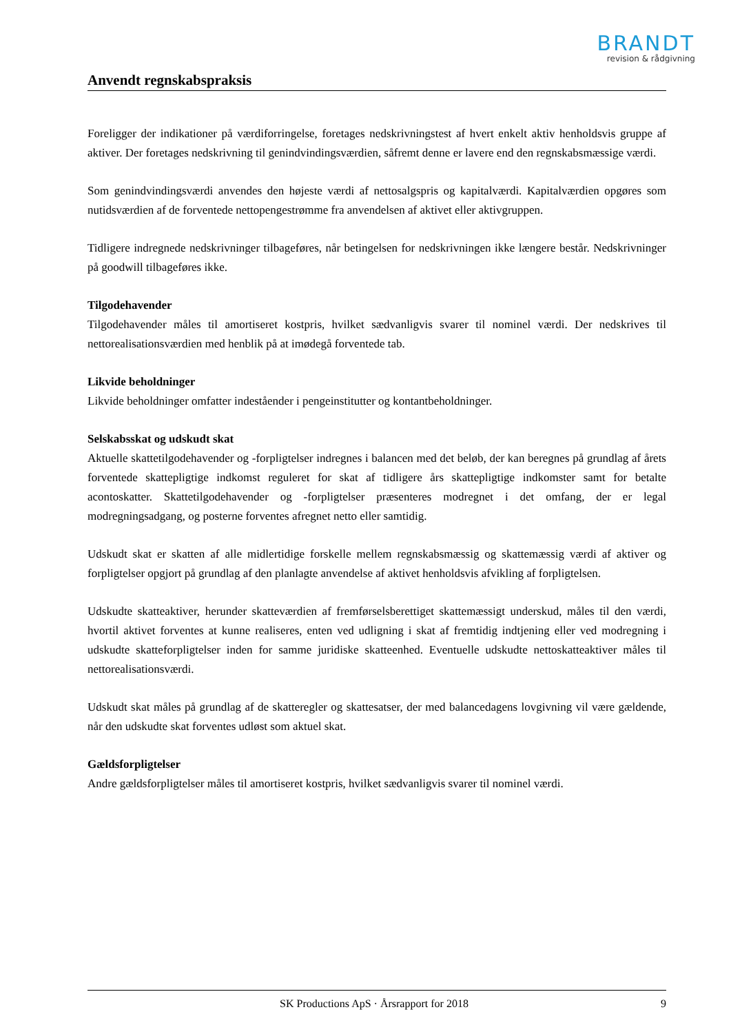BRANDT
revision & rådgivning
Anvendt regnskabspraksis
Foreligger der indikationer på værdiforringelse, foretages nedskrivningstest af hvert enkelt aktiv henholdsvis gruppe af aktiver. Der foretages nedskrivning til genindvindingsværdien, såfremt denne er lavere end den regnskabsmæssige værdi.
Som genindvindingsværdi anvendes den højeste værdi af nettosalgspris og kapitalværdi. Kapitalværdien opgøres som nutidsværdien af de forventede nettopengestrømme fra anvendelsen af aktivet eller aktivgruppen.
Tidligere indregnede nedskrivninger tilbageføres, når betingelsen for nedskrivningen ikke længere består. Nedskrivninger på goodwill tilbageføres ikke.
Tilgodehavender
Tilgodehavender måles til amortiseret kostpris, hvilket sædvanligvis svarer til nominel værdi. Der nedskrives til nettorealisationsværdien med henblik på at imødegå forventede tab.
Likvide beholdninger
Likvide beholdninger omfatter indeståender i pengeinstitutter og kontantbeholdninger.
Selskabsskat og udskudt skat
Aktuelle skattetilgodehavender og -forpligtelser indregnes i balancen med det beløb, der kan beregnes på grundlag af årets forventede skattepligtige indkomst reguleret for skat af tidligere års skattepligtige indkomster samt for betalte acontoskatter. Skattetilgodehavender og -forpligtelser præsenteres modregnet i det omfang, der er legal modregningsadgang, og posterne forventes afregnet netto eller samtidig.
Udskudt skat er skatten af alle midlertidige forskelle mellem regnskabsmæssig og skattemæssig værdi af aktiver og forpligtelser opgjort på grundlag af den planlagte anvendelse af aktivet henholdsvis afvikling af forpligtelsen.
Udskudte skatteaktiver, herunder skatteværdien af fremførselsberettiget skattemæssigt underskud, måles til den værdi, hvortil aktivet forventes at kunne realiseres, enten ved udligning i skat af fremtidig indtjening eller ved modregning i udskudte skatteforpligtelser inden for samme juridiske skatteenhed. Eventuelle udskudte nettoskatteaktiver måles til nettorealisationsværdi.
Udskudt skat måles på grundlag af de skatteregler og skattesatser, der med balancedagens lovgivning vil være gældende, når den udskudte skat forventes udløst som aktuel skat.
Gældsforpligtelser
Andre gældsforpligtelser måles til amortiseret kostpris, hvilket sædvanligvis svarer til nominel værdi.
SK Productions ApS · Årsrapport for 2018 9